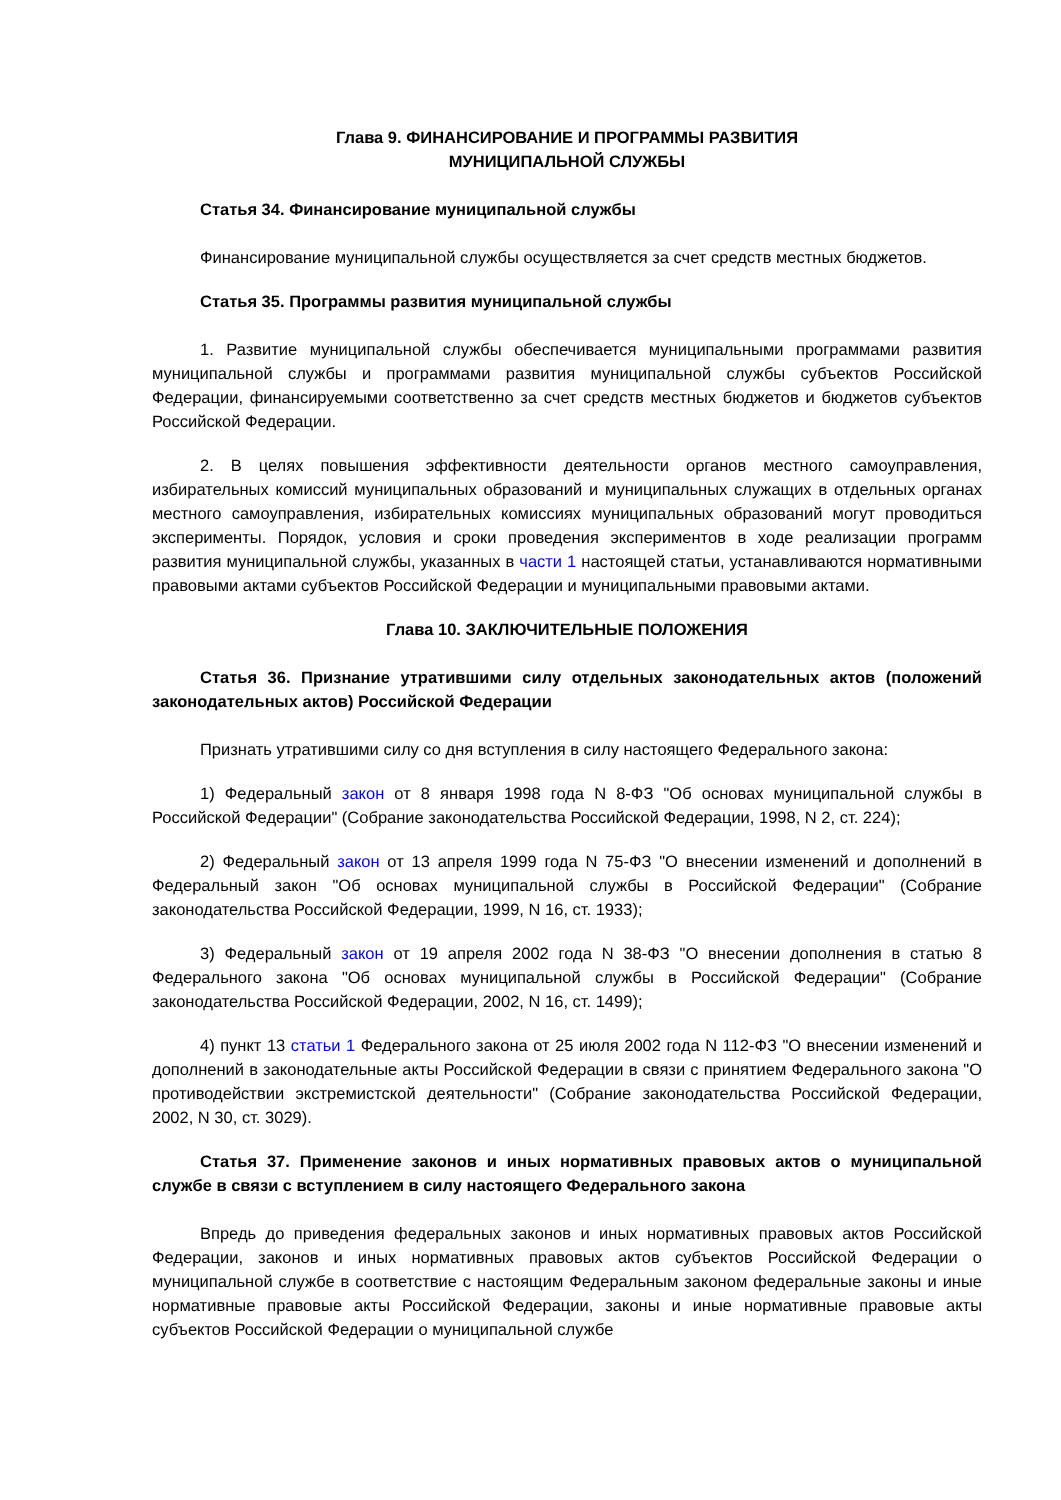Глава 9. ФИНАНСИРОВАНИЕ И ПРОГРАММЫ РАЗВИТИЯ
МУНИЦИПАЛЬНОЙ СЛУЖБЫ
Статья 34. Финансирование муниципальной службы
Финансирование муниципальной службы осуществляется за счет средств местных бюджетов.
Статья 35. Программы развития муниципальной службы
1. Развитие муниципальной службы обеспечивается муниципальными программами развития муниципальной службы и программами развития муниципальной службы субъектов Российской Федерации, финансируемыми соответственно за счет средств местных бюджетов и бюджетов субъектов Российской Федерации.
2. В целях повышения эффективности деятельности органов местного самоуправления, избирательных комиссий муниципальных образований и муниципальных служащих в отдельных органах местного самоуправления, избирательных комиссиях муниципальных образований могут проводиться эксперименты. Порядок, условия и сроки проведения экспериментов в ходе реализации программ развития муниципальной службы, указанных в части 1 настоящей статьи, устанавливаются нормативными правовыми актами субъектов Российской Федерации и муниципальными правовыми актами.
Глава 10. ЗАКЛЮЧИТЕЛЬНЫЕ ПОЛОЖЕНИЯ
Статья 36. Признание утратившими силу отдельных законодательных актов (положений законодательных актов) Российской Федерации
Признать утратившими силу со дня вступления в силу настоящего Федерального закона:
1) Федеральный закон от 8 января 1998 года N 8-ФЗ "Об основах муниципальной службы в Российской Федерации" (Собрание законодательства Российской Федерации, 1998, N 2, ст. 224);
2) Федеральный закон от 13 апреля 1999 года N 75-ФЗ "О внесении изменений и дополнений в Федеральный закон "Об основах муниципальной службы в Российской Федерации" (Собрание законодательства Российской Федерации, 1999, N 16, ст. 1933);
3) Федеральный закон от 19 апреля 2002 года N 38-ФЗ "О внесении дополнения в статью 8 Федерального закона "Об основах муниципальной службы в Российской Федерации" (Собрание законодательства Российской Федерации, 2002, N 16, ст. 1499);
4) пункт 13 статьи 1 Федерального закона от 25 июля 2002 года N 112-ФЗ "О внесении изменений и дополнений в законодательные акты Российской Федерации в связи с принятием Федерального закона "О противодействии экстремистской деятельности" (Собрание законодательства Российской Федерации, 2002, N 30, ст. 3029).
Статья 37. Применение законов и иных нормативных правовых актов о муниципальной службе в связи с вступлением в силу настоящего Федерального закона
Впредь до приведения федеральных законов и иных нормативных правовых актов Российской Федерации, законов и иных нормативных правовых актов субъектов Российской Федерации о муниципальной службе в соответствие с настоящим Федеральным законом федеральные законы и иные нормативные правовые акты Российской Федерации, законы и иные нормативные правовые акты субъектов Российской Федерации о муниципальной службе